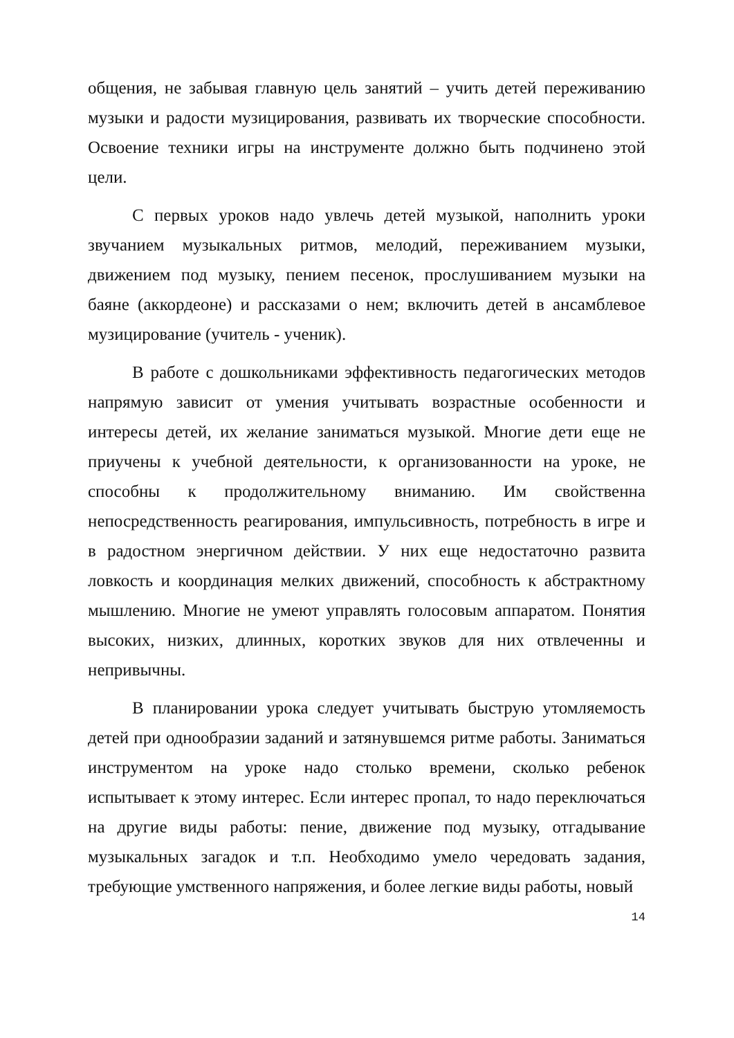общения, не забывая главную цель занятий – учить детей переживанию музыки и радости музицирования, развивать их творческие способности. Освоение техники игры на инструменте должно быть подчинено этой цели.
С первых уроков надо увлечь детей музыкой, наполнить уроки звучанием музыкальных ритмов, мелодий, переживанием музыки, движением под музыку, пением песенок, прослушиванием музыки на баяне (аккордеоне) и рассказами о нем; включить детей в ансамблевое музицирование (учитель - ученик).
В работе с дошкольниками эффективность педагогических методов напрямую зависит от умения учитывать возрастные особенности и интересы детей, их желание заниматься музыкой. Многие дети еще не приучены к учебной деятельности, к организованности на уроке, не способны к продолжительному вниманию. Им свойственна непосредственность реагирования, импульсивность, потребность в игре и в радостном энергичном действии. У них еще недостаточно развита ловкость и координация мелких движений, способность к абстрактному мышлению. Многие не умеют управлять голосовым аппаратом. Понятия высоких, низких, длинных, коротких звуков для них отвлеченны и непривычны.
В планировании урока следует учитывать быструю утомляемость детей при однообразии заданий и затянувшемся ритме работы. Заниматься инструментом на уроке надо столько времени, сколько ребенок испытывает к этому интерес. Если интерес пропал, то надо переключаться на другие виды работы: пение, движение под музыку, отгадывание музыкальных загадок и т.п. Необходимо умело чередовать задания, требующие умственного напряжения, и более легкие виды работы, новый
14